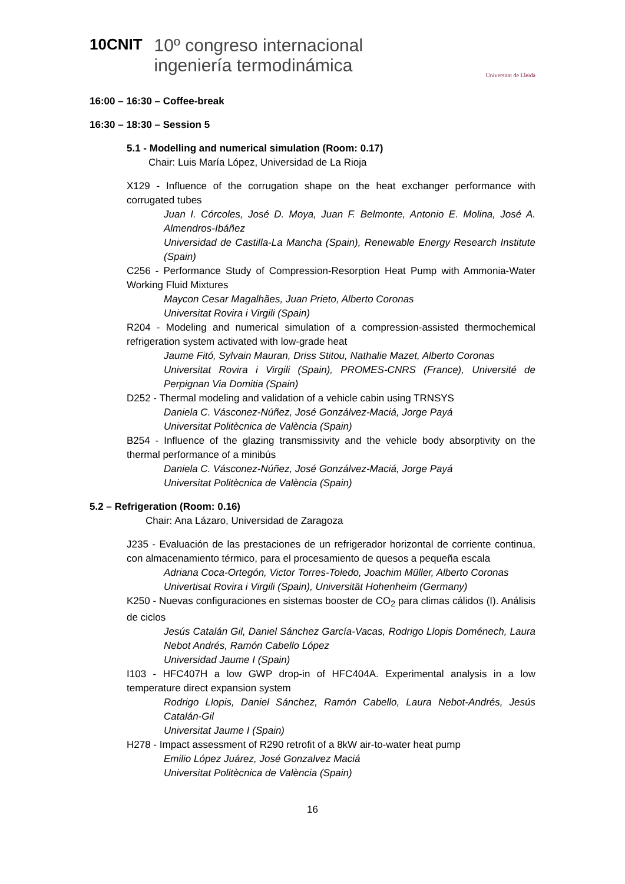10CNIT
10º congreso internacional
ingeniería termodinámica
Universitat de Lleida
16:00 – 16:30 – Coffee-break
16:30 – 18:30 – Session 5
5.1 - Modelling and numerical simulation (Room: 0.17)
Chair: Luis María López, Universidad de La Rioja
X129 - Influence of the corrugation shape on the heat exchanger performance with corrugated tubes
Juan I. Córcoles, José D. Moya, Juan F. Belmonte, Antonio E. Molina, José A. Almendros-Ibáñez
Universidad de Castilla-La Mancha (Spain), Renewable Energy Research Institute (Spain)
C256 - Performance Study of Compression-Resorption Heat Pump with Ammonia-Water Working Fluid Mixtures
Maycon Cesar Magalhães, Juan Prieto, Alberto Coronas
Universitat Rovira i Virgili (Spain)
R204 - Modeling and numerical simulation of a compression-assisted thermochemical refrigeration system activated with low-grade heat
Jaume Fitó, Sylvain Mauran, Driss Stitou, Nathalie Mazet, Alberto Coronas
Universitat Rovira i Virgili (Spain), PROMES-CNRS (France), Université de Perpignan Via Domitia (Spain)
D252 - Thermal modeling and validation of a vehicle cabin using TRNSYS
Daniela C. Vásconez-Núñez, José Gonzálvez-Maciá, Jorge Payá
Universitat Politècnica de València (Spain)
B254 - Influence of the glazing transmissivity and the vehicle body absorptivity on the thermal performance of a minibús
Daniela C. Vásconez-Núñez, José Gonzálvez-Maciá, Jorge Payá
Universitat Politècnica de València (Spain)
5.2 – Refrigeration (Room: 0.16)
Chair: Ana Lázaro, Universidad de Zaragoza
J235 - Evaluación de las prestaciones de un refrigerador horizontal de corriente continua, con almacenamiento térmico, para el procesamiento de quesos a pequeña escala
Adriana Coca-Ortegón, Victor Torres-Toledo, Joachim Müller, Alberto Coronas
Univertisat Rovira i Virgili (Spain), Universität Hohenheim (Germany)
K250 - Nuevas configuraciones en sistemas booster de CO<sub>2</sub> para climas cálidos (I). Análisis de ciclos
Jesús Catalán Gil, Daniel Sánchez García-Vacas, Rodrigo Llopis Doménech, Laura Nebot Andrés, Ramón Cabello López
Universidad Jaume I (Spain)
I103 - HFC407H a low GWP drop-in of HFC404A. Experimental analysis in a low temperature direct expansion system
Rodrigo Llopis, Daniel Sánchez, Ramón Cabello, Laura Nebot-Andrés, Jesús Catalán-Gil
Universitat Jaume I (Spain)
H278 - Impact assessment of R290 retrofit of a 8kW air-to-water heat pump
Emilio López Juárez, José Gonzalvez Maciá
Universitat Politècnica de València (Spain)
16